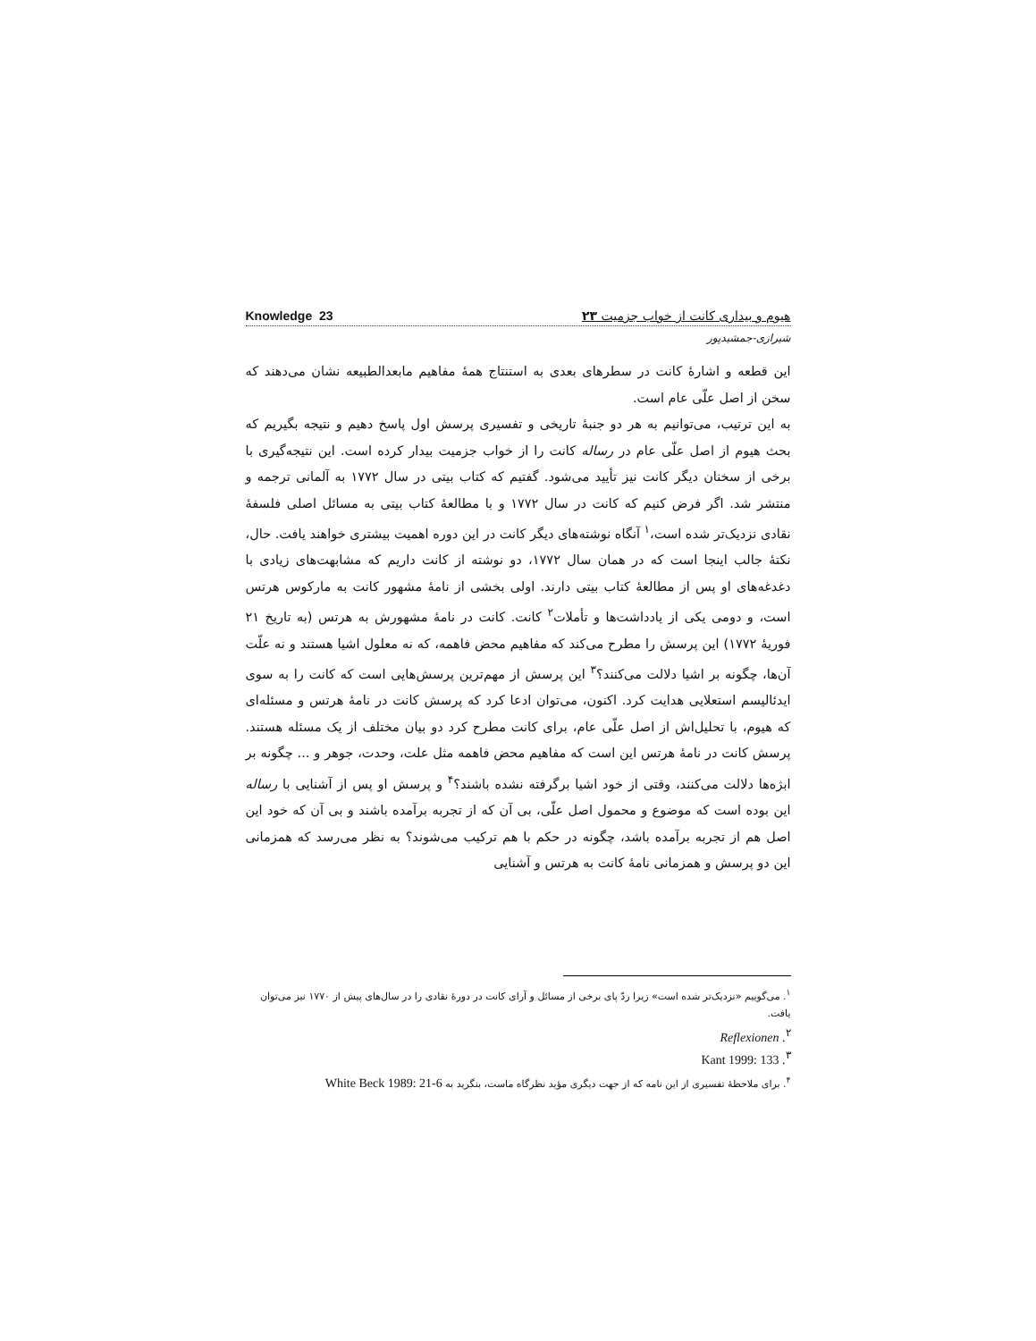Knowledge 23 هیوم و بیداری کانت از خواب جزمیت ۲۳
شیرازی-جمشیدپور
این قطعه و اشارۀ کانت در سطرهای بعدی به استنتاج همۀ مفاهیم مابعدالطبیعه نشان می‌دهند که سخن از اصل علّی عام است.
به این ترتیب، می‌توانیم به هر دو جنبۀ تاریخی و تفسیری پرسش اول پاسخ دهیم و نتیجه بگیریم که بحث هیوم از اصل علّی عام در رساله کانت را از خواب جزمیت بیدار کرده است. این نتیجه‌گیری با برخی از سخنان دیگر کانت نیز تأیید می‌شود. گفتیم که کتاب بیتی در سال ۱۷۷۲ به آلمانی ترجمه و منتشر شد. اگر فرض کنیم که کانت در سال ۱۷۷۲ و با مطالعۀ کتاب بیتی به مسائل اصلی فلسفۀ نقادی نزدیک‌تر شده است،<sup>۱</sup> آنگاه نوشته‌های دیگر کانت در این دوره اهمیت بیشتری خواهند یافت. حال، نکتۀ جالب اینجا است که در همان سال ۱۷۷۲، دو نوشته از کانت داریم که مشابهت‌های زیادی با دغدغه‌های او پس از مطالعۀ کتاب بیتی دارند. اولی بخشی از نامۀ مشهور کانت به مارکوس هرتس است، و دومی یکی از یادداشت‌ها و تأملات<sup>۲</sup> کانت. کانت در نامۀ مشهورش به هرتس (به تاریخ ۲۱ فوریۀ ۱۷۷۲) این پرسش را مطرح می‌کند که مفاهیم محض فاهمه، که نه معلول اشیا هستند و نه علّت آن‌ها، چگونه بر اشیا دلالت می‌کنند؟<sup>۳</sup> این پرسش از مهم‌ترین پرسش‌هایی است که کانت را به سوی ایدئالیسم استعلایی هدایت کرد. اکنون، می‌توان ادعا کرد که پرسش کانت در نامۀ هرتس و مسئله‌ای که هیوم، با تحلیل‌اش از اصل علّی عام، برای کانت مطرح کرد دو بیان مختلف از یک مسئله هستند. پرسش کانت در نامۀ هرتس این است که مفاهیم محض فاهمه مثل علت، وحدت، جوهر و ... چگونه بر ابژه‌ها دلالت می‌کنند، وقتی از خود اشیا برگرفته نشده باشند؟<sup>۴</sup> و پرسش او پس از آشنایی با رساله این بوده است که موضوع و محمول اصل علّی، بی آن که از تجربه برآمده باشند و بی آن که خود این اصل هم از تجربه برآمده باشد، چگونه در حکم با هم ترکیب می‌شوند؟ به نظر می‌رسد که همزمانی این دو پرسش و همزمانی نامۀ کانت به هرتس و آشنایی
<sup>۱</sup>. می‌گوییم «نزدیک‌تر شده است» زیرا ردّ پای برخی از مسائل و آرای کانت در دورۀ نقادی را در سال‌های پیش از ۱۷۷۰ نیز می‌توان یافت.
<sup>۲</sup>. Reflexionen
<sup>۳</sup>. Kant 1999: 133
<sup>۴</sup>. برای ملاحظۀ تفسیری از این نامه که از جهت دیگری مؤید نظرگاه ماست، بنگرید به White Beck 1989: 21-6